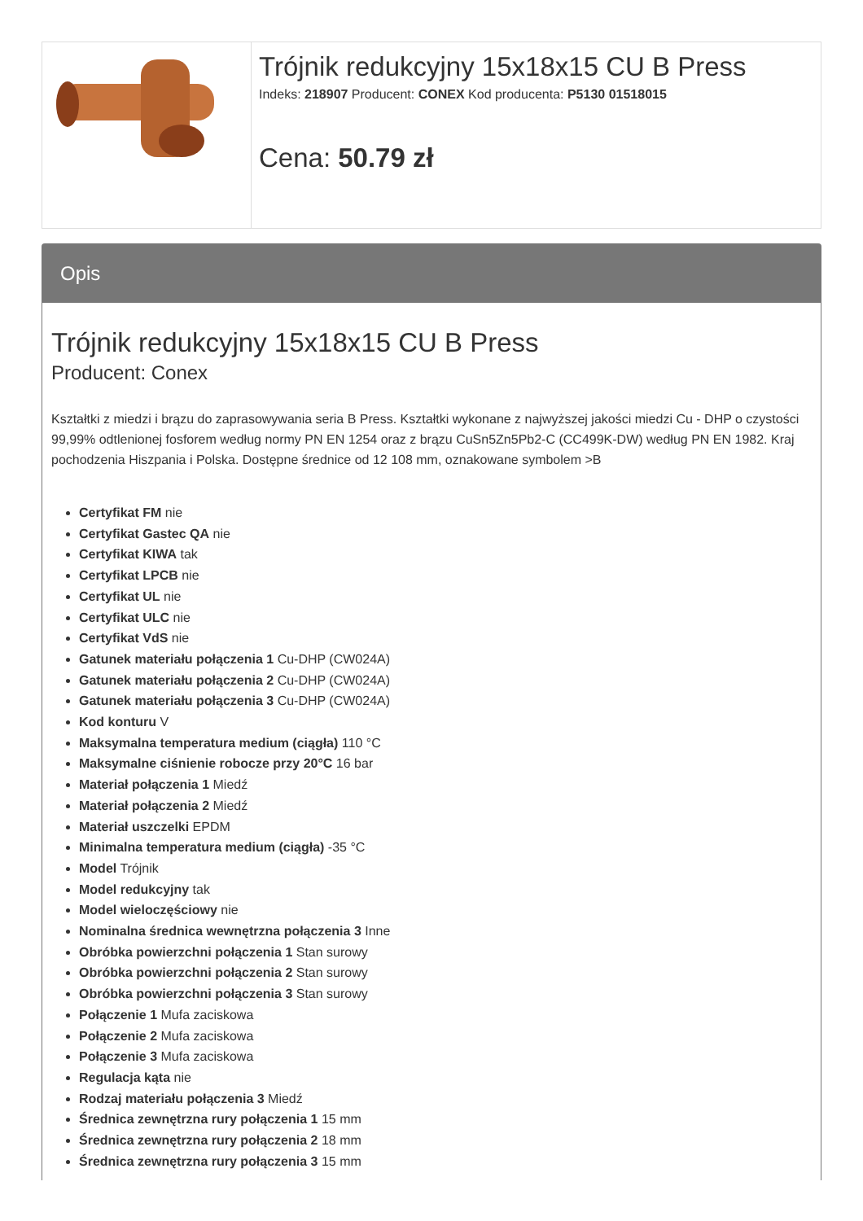| | Trójnik redukcyjny 15x18x15 CU B Press Indeks: 218907 Producent: CONEX Kod producenta: P5130 01518015 Cena: 50.79 zł |
Opis
Trójnik redukcyjny 15x18x15 CU B Press
Producent: Conex
Kształtki z miedzi i brązu do zaprasowywania seria B Press. Kształtki wykonane z najwyższej jakości miedzi Cu - DHP o czystości 99,99% odtlenionej fosforem według normy PN EN 1254 oraz z brązu CuSn5Zn5Pb2-C (CC499K-DW) według PN EN 1982. Kraj pochodzenia Hiszpania i Polska. Dostępne średnice od 12 108 mm, oznakowane symbolem >B
Certyfikat FM nie
Certyfikat Gastec QA nie
Certyfikat KIWA tak
Certyfikat LPCB nie
Certyfikat UL nie
Certyfikat ULC nie
Certyfikat VdS nie
Gatunek materiału połączenia 1 Cu-DHP (CW024A)
Gatunek materiału połączenia 2 Cu-DHP (CW024A)
Gatunek materiału połączenia 3 Cu-DHP (CW024A)
Kod konturu V
Maksymalna temperatura medium (ciągła) 110 °C
Maksymalne ciśnienie robocze przy 20°C 16 bar
Materiał połączenia 1 Miedź
Materiał połączenia 2 Miedź
Materiał uszczelki EPDM
Minimalna temperatura medium (ciągła) -35 °C
Model Trójnik
Model redukcyjny tak
Model wieloczęściowy nie
Nominalna średnica wewnętrzna połączenia 3 Inne
Obróbka powierzchni połączenia 1 Stan surowy
Obróbka powierzchni połączenia 2 Stan surowy
Obróbka powierzchni połączenia 3 Stan surowy
Połączenie 1 Mufa zaciskowa
Połączenie 2 Mufa zaciskowa
Połączenie 3 Mufa zaciskowa
Regulacja kąta nie
Rodzaj materiału połączenia 3 Miedź
Średnica zewnętrzna rury połączenia 1 15 mm
Średnica zewnętrzna rury połączenia 2 18 mm
Średnica zewnętrzna rury połączenia 3 15 mm